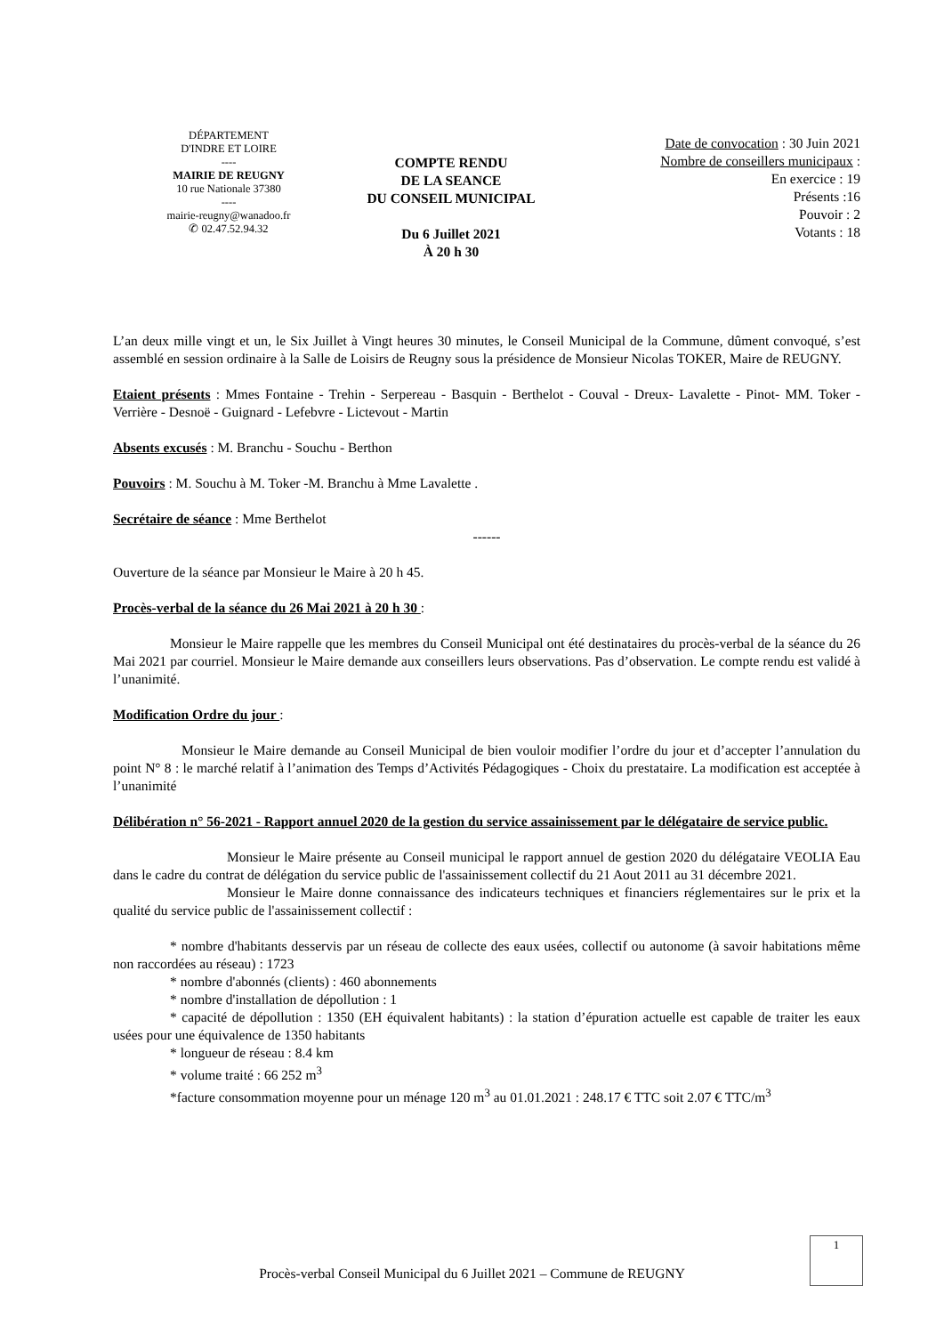DÉPARTEMENT
D'INDRE ET LOIRE
----
MAIRIE DE REUGNY
10 rue Nationale 37380
----
mairie-reugny@wanadoo.fr
✆ 02.47.52.94.32
COMPTE RENDU
DE LA SEANCE
DU CONSEIL MUNICIPAL
Du 6 Juillet 2021
À 20 h 30
Date de convocation : 30 Juin 2021
Nombre de conseillers municipaux :
En exercice : 19
Présents :16
Pouvoir : 2
Votants : 18
L’an deux mille vingt et un, le Six Juillet à Vingt heures 30 minutes, le Conseil Municipal de la Commune, dûment convoqué, s’est assemblé en session ordinaire à la Salle de Loisirs de Reugny sous la présidence de Monsieur Nicolas TOKER, Maire de REUGNY.
Etaient présents : Mmes Fontaine - Trehin - Serpereau - Basquin - Berthelot - Couval - Dreux- Lavalette - Pinot- MM. Toker - Verrière - Desnoë - Guignard - Lefebvre - Lictevout - Martin
Absents excusés : M. Branchu - Souchu - Berthon
Pouvoirs : M. Souchu à M. Toker -M. Branchu à Mme Lavalette .
Secrétaire de séance : Mme Berthelot
------
Ouverture de la séance par Monsieur le Maire à 20 h 45.
Procès-verbal de la séance du 26 Mai 2021 à 20 h 30 :
Monsieur le Maire rappelle que les membres du Conseil Municipal ont été destinataires du procès-verbal de la séance du 26 Mai 2021 par courriel. Monsieur le Maire demande aux conseillers leurs observations. Pas d’observation. Le compte rendu est validé à l’unanimité.
Modification Ordre du jour :
Monsieur le Maire demande au Conseil Municipal de bien vouloir modifier l’ordre du jour et d’accepter l’annulation du point N° 8 : le marché relatif à l’animation des Temps d’Activités Pédagogiques - Choix du prestataire. La modification est acceptée à l’unanimité
Délibération n° 56-2021 - Rapport annuel 2020 de la gestion du service assainissement par le délégataire de service public.
Monsieur le Maire présente au Conseil municipal le rapport annuel de gestion 2020 du délégataire VEOLIA Eau dans le cadre du contrat de délégation du service public de l'assainissement collectif du 21 Aout 2011 au 31 décembre 2021.
Monsieur le Maire donne connaissance des indicateurs techniques et financiers réglementaires sur le prix et la qualité du service public de l'assainissement collectif :
* nombre d'habitants desservis par un réseau de collecte des eaux usées, collectif ou autonome (à savoir habitations même non raccordées au réseau) : 1723
* nombre d'abonnés (clients) : 460 abonnements
* nombre d'installation de dépollution : 1
* capacité de dépollution : 1350 (EH équivalent habitants) : la station d’épuration actuelle est capable de traiter les eaux usées pour une équivalence de 1350 habitants
* longueur de réseau : 8.4 km
* volume traité : 66 252 m<sup>3</sup>
*facture consommation moyenne pour un ménage 120 m<sup>3</sup> au 01.01.2021 : 248.17 € TTC soit 2.07 € TTC/m<sup>3</sup>
1
Procès-verbal Conseil Municipal du 6 Juillet 2021 – Commune de REUGNY